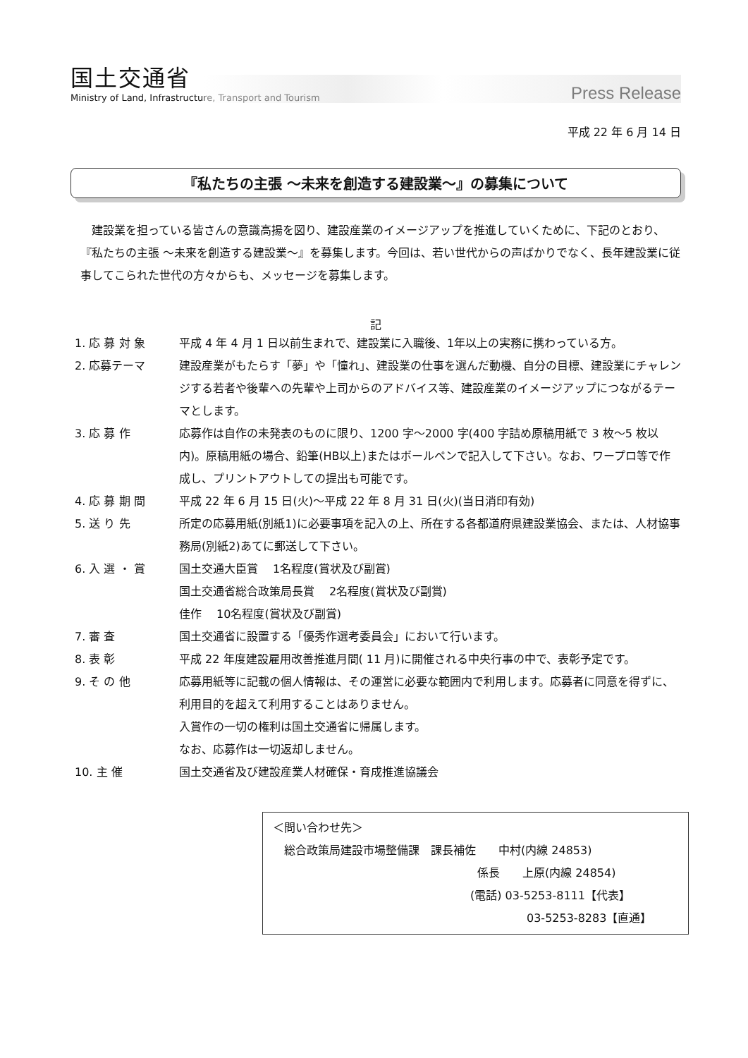国土交通省
Ministry of Land, Infrastructure, Transport and Tourism
Press Release
平成 22 年 6 月 14 日
『私たちの主張 ～未来を創造する建設業～』の募集について
建設業を担っている皆さんの意識高揚を図り、建設産業のイメージアップを推進していくために、下記のとおり、『私たちの主張 ～未来を創造する建設業～』を募集します。今回は、若い世代からの声ばかりでなく、長年建設業に従事してこられた世代の方々からも、メッセージを募集します。
記
1. 応 募 対 象 平成 4 年 4 月 1 日以前生まれで、建設業に入職後、1年以上の実務に携わっている方。
2. 応募テーマ 建設産業がもたらす「夢」や「憧れ」、建設業の仕事を選んだ動機、自分の目標、建設業にチャレンジする若者や後輩への先輩や上司からのアドバイス等、建設産業のイメージアップにつながるテーマとします。
3. 応 募 作 応募作は自作の未発表のものに限り、1200 字～2000 字(400 字詰め原稿用紙で 3 枚～5 枚以内)。原稿用紙の場合、鉛筆(HB以上)またはボールペンで記入して下さい。なお、ワープロ等で作成し、プリントアウトしての提出も可能です。
4. 応 募 期 間 平成 22 年 6 月 15 日(火)～平成 22 年 8 月 31 日(火)(当日消印有効)
5. 送 り 先 所定の応募用紙(別紙1)に必要事項を記入の上、所在する各都道府県建設業協会、または、人材協事務局(別紙2)あてに郵送して下さい。
6. 入 選 ・ 賞 国土交通大臣賞　 1名程度(賞状及び副賞)
国土交通省総合政策局長賞　 2名程度(賞状及び副賞)
佳作　 10名程度(賞状及び副賞)
7. 審 査 国土交通省に設置する「優秀作選考委員会」において行います。
8. 表 彰 平成 22 年度建設雇用改善推進月間( 11 月)に開催される中央行事の中で、表彰予定です。
9. そ の 他 応募用紙等に記載の個人情報は、その運営に必要な範囲内で利用します。応募者に同意を得ずに、利用目的を超えて利用することはありません。
入賞作の一切の権利は国土交通省に帰属します。
なお、応募作は一切返却しません。
10. 主 催 国土交通省及び建設産業人材確保・育成推進協議会
＜問い合わせ先＞
　総合政策局建設市場整備課　課長補佐　　中村(内線 24853)
係長　　上原(内線 24854)
(電話) 03-5253-8111【代表】
03-5253-8283【直通】